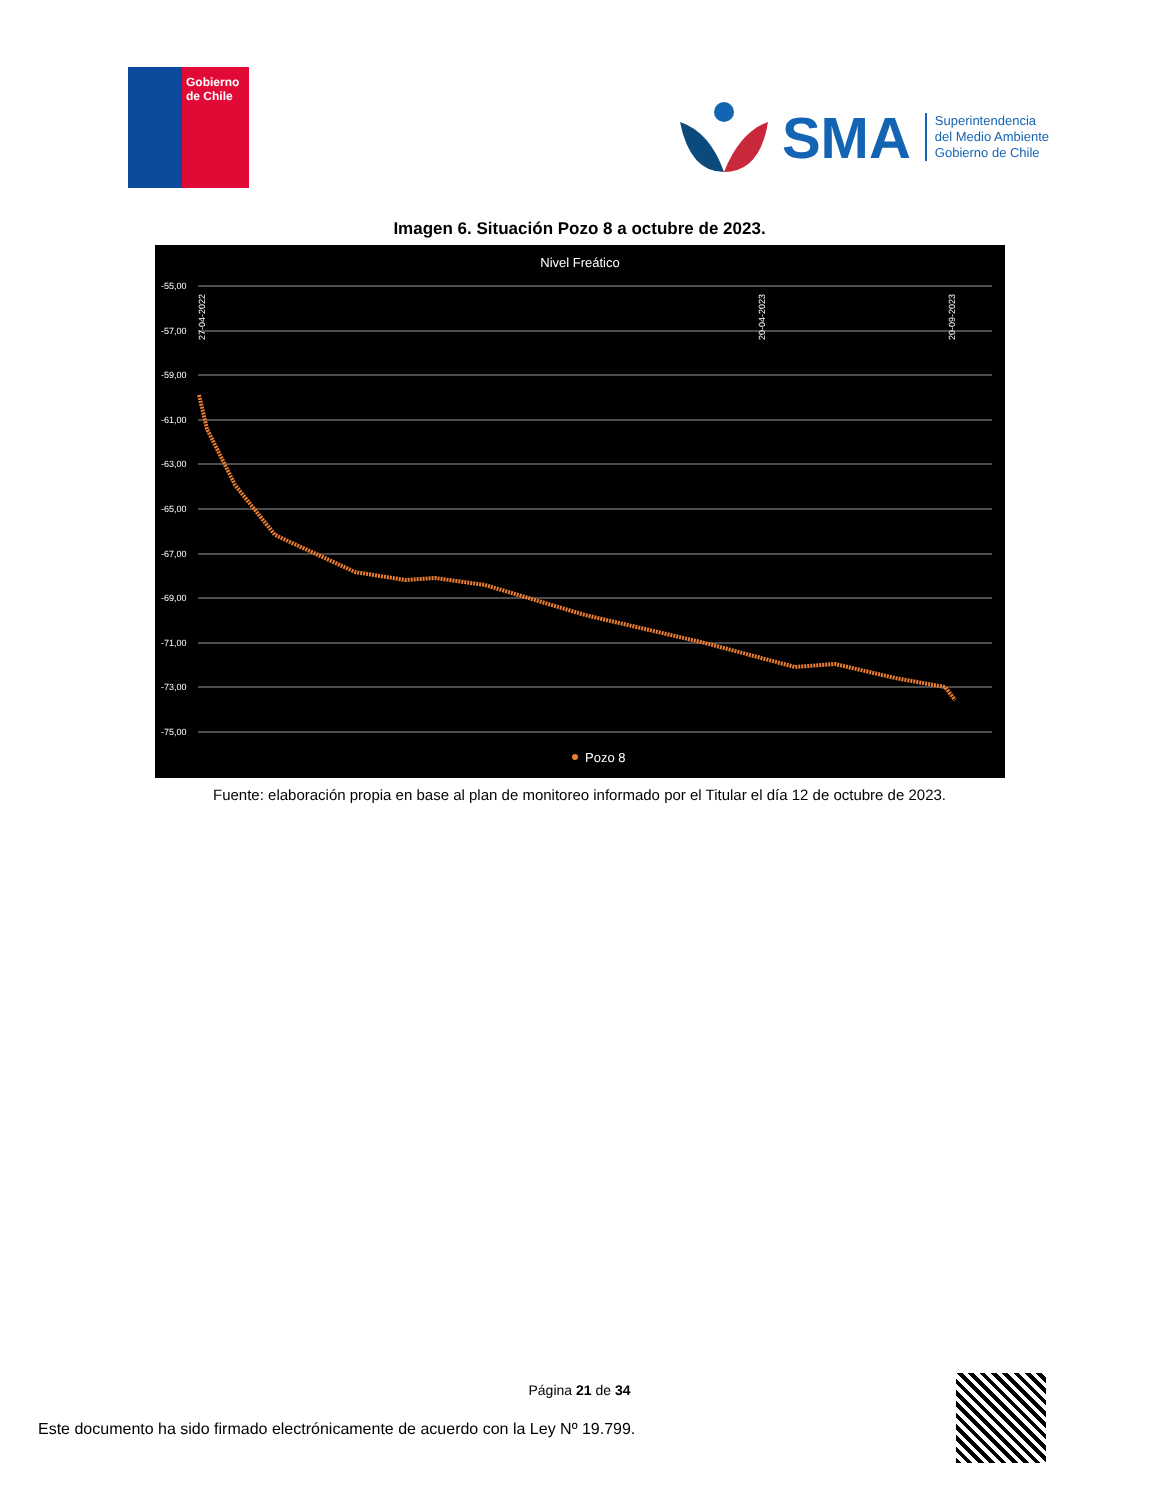Gobierno
de Chile
SMA
Superintendencia
del Medio Ambiente
Gobierno de Chile
Imagen 6. Situación Pozo 8 a octubre de 2023.
Nivel Freático
-55,00
-57,00
-59,00
-61,00
-63,00
-65,00
-67,00
-69,00
-71,00
-73,00
-75,00
27-04-2022
20-04-2023
20-09-2023
Pozo 8
Fuente: elaboración propia en base al plan de monitoreo informado por el Titular el día 12 de octubre de 2023.
Página 21 de 34
Este documento ha sido firmado electrónicamente de acuerdo con la Ley Nº 19.799.